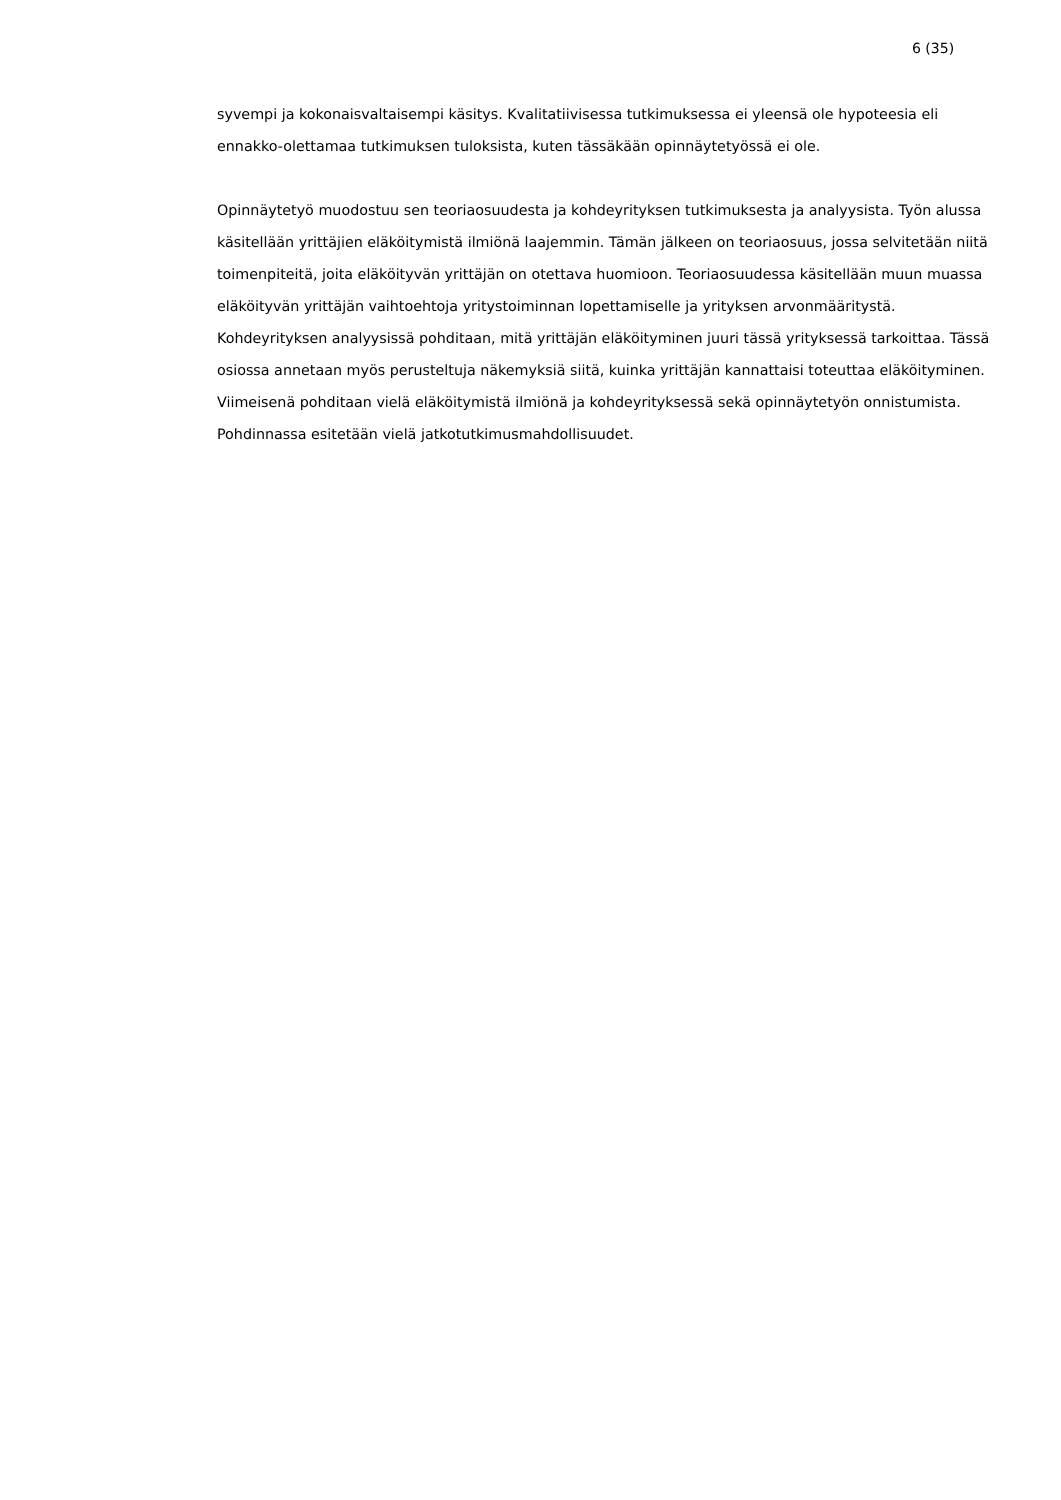6 (35)
syvempi ja kokonaisvaltaisempi käsitys. Kvalitatiivisessa tutkimuksessa ei yleensä ole hypoteesia eli ennakko-olettamaa tutkimuksen tuloksista, kuten tässäkään opinnäytetyössä ei ole.
Opinnäytetyö muodostuu sen teoriaosuudesta ja kohdeyrityksen tutkimuksesta ja analyysista. Työn alussa käsitellään yrittäjien eläköitymistä ilmiönä laajemmin. Tämän jälkeen on teoriaosuus, jossa selvitetään niitä toimenpiteitä, joita eläköityvän yrittäjän on otettava huomioon. Teoriaosuudessa käsitellään muun muassa eläköityvän yrittäjän vaihtoehtoja yritystoiminnan lopettamiselle ja yrityksen arvonmääritystä. Kohdeyrityksen analyysissä pohditaan, mitä yrittäjän eläköityminen juuri tässä yrityksessä tarkoittaa. Tässä osiossa annetaan myös perusteltuja näkemyksiä siitä, kuinka yrittäjän kannattaisi toteuttaa eläköityminen. Viimeisenä pohditaan vielä eläköitymistä ilmiönä ja kohdeyrityksessä sekä opinnäytetyön onnistumista. Pohdinnassa esitetään vielä jatkotutkimusmahdollisuudet.